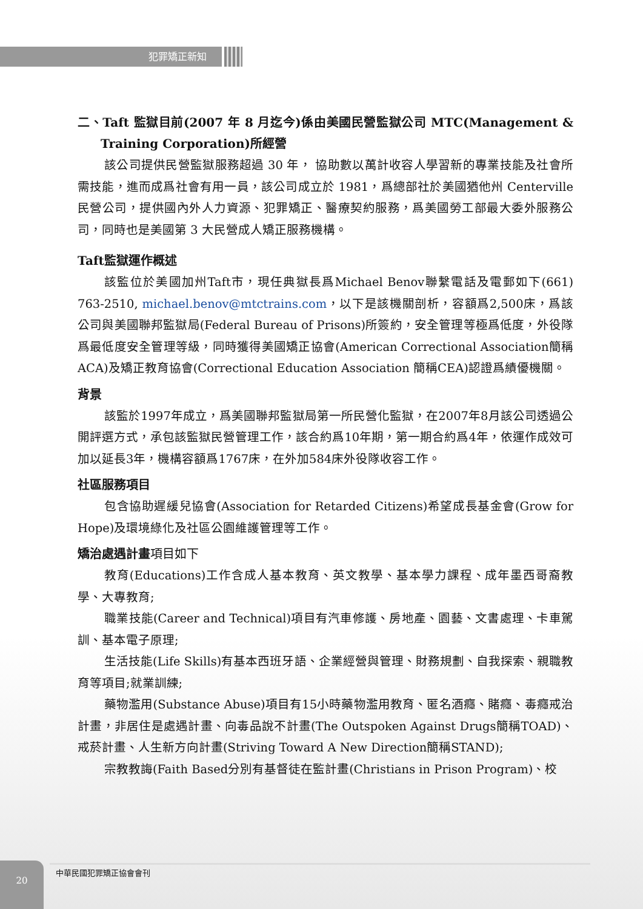犯罪矯正新知
二、Taft 監獄目前(2007 年 8 月迄今)係由美國民營監獄公司 MTC(Management & Training Corporation)所經營
該公司提供民營監獄服務超過 30 年， 協助數以萬計收容人學習新的專業技能及社會所需技能，進而成爲社會有用一員，該公司成立於 1981，爲總部社於美國猶他州 Centerville 民營公司，提供國內外人力資源、犯罪矯正、醫療契約服務，爲美國勞工部最大委外服務公司，同時也是美國第 3 大民營成人矯正服務機構。
Taft監獄運作概述
該監位於美國加州Taft市，現任典獄長爲Michael Benov聯繫電話及電郵如下(661) 763-2510, michael.benov@mtctrains.com，以下是該機關剖析，容額爲2,500床，爲該公司與美國聯邦監獄局(Federal Bureau of Prisons)所簽約，安全管理等極爲低度，外役隊爲最低度安全管理等級，同時獲得美國矯正協會(American Correctional Association簡稱ACA)及矯正教育協會(Correctional Education Association 簡稱CEA)認證爲績優機關。
背景
該監於1997年成立，爲美國聯邦監獄局第一所民營化監獄，在2007年8月該公司透過公開評選方式，承包該監獄民營管理工作，該合約爲10年期，第一期合約爲4年，依運作成效可加以延長3年，機構容額爲1767床，在外加584床外役隊收容工作。
社區服務項目
包含協助遲緩兒協會(Association for Retarded Citizens)希望成長基金會(Grow for Hope)及環境綠化及社區公園維護管理等工作。
矯治處遇計畫項目如下
教育(Educations)工作含成人基本教育、英文教學、基本學力課程、成年墨西哥裔教學、大專教育;
職業技能(Career and Technical)項目有汽車修護、房地產、園藝、文書處理、卡車駕訓、基本電子原理;
生活技能(Life Skills)有基本西班牙語、企業經營與管理、財務規劃、自我探索、親職教育等項目;就業訓練;
藥物濫用(Substance Abuse)項目有15小時藥物濫用教育、匿名酒癮、賭癮、毒癮戒治計畫，非居住是處遇計畫、向毒品說不計畫(The Outspoken Against Drugs簡稱TOAD)、戒菸計畫、人生新方向計畫(Striving Toward A New Direction簡稱STAND);
宗教教誨(Faith Based分別有基督徒在監計畫(Christians in Prison Program)、校
20 中華民國犯罪矯正協會會刊